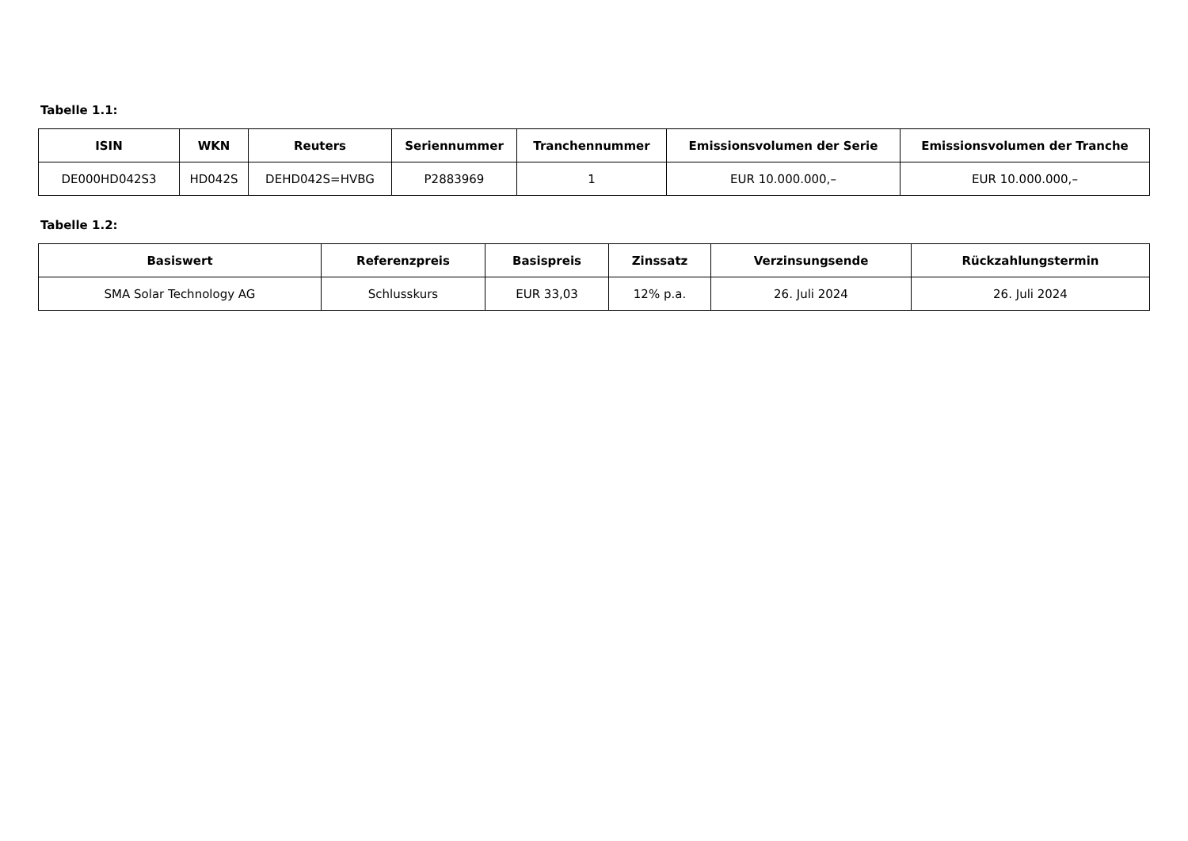Tabelle 1.1:
| ISIN | WKN | Reuters | Seriennummer | Tranchennummer | Emissionsvolumen der Serie | Emissionsvolumen der Tranche |
| --- | --- | --- | --- | --- | --- | --- |
| DE000HD042S3 | HD042S | DEHD042S=HVBG | P2883969 | 1 | EUR 10.000.000,– | EUR 10.000.000,– |
Tabelle 1.2:
| Basiswert | Referenzpreis | Basispreis | Zinssatz | Verzinsungsende | Rückzahlungstermin |
| --- | --- | --- | --- | --- | --- |
| SMA Solar Technology AG | Schlusskurs | EUR 33,03 | 12% p.a. | 26. Juli 2024 | 26. Juli 2024 |